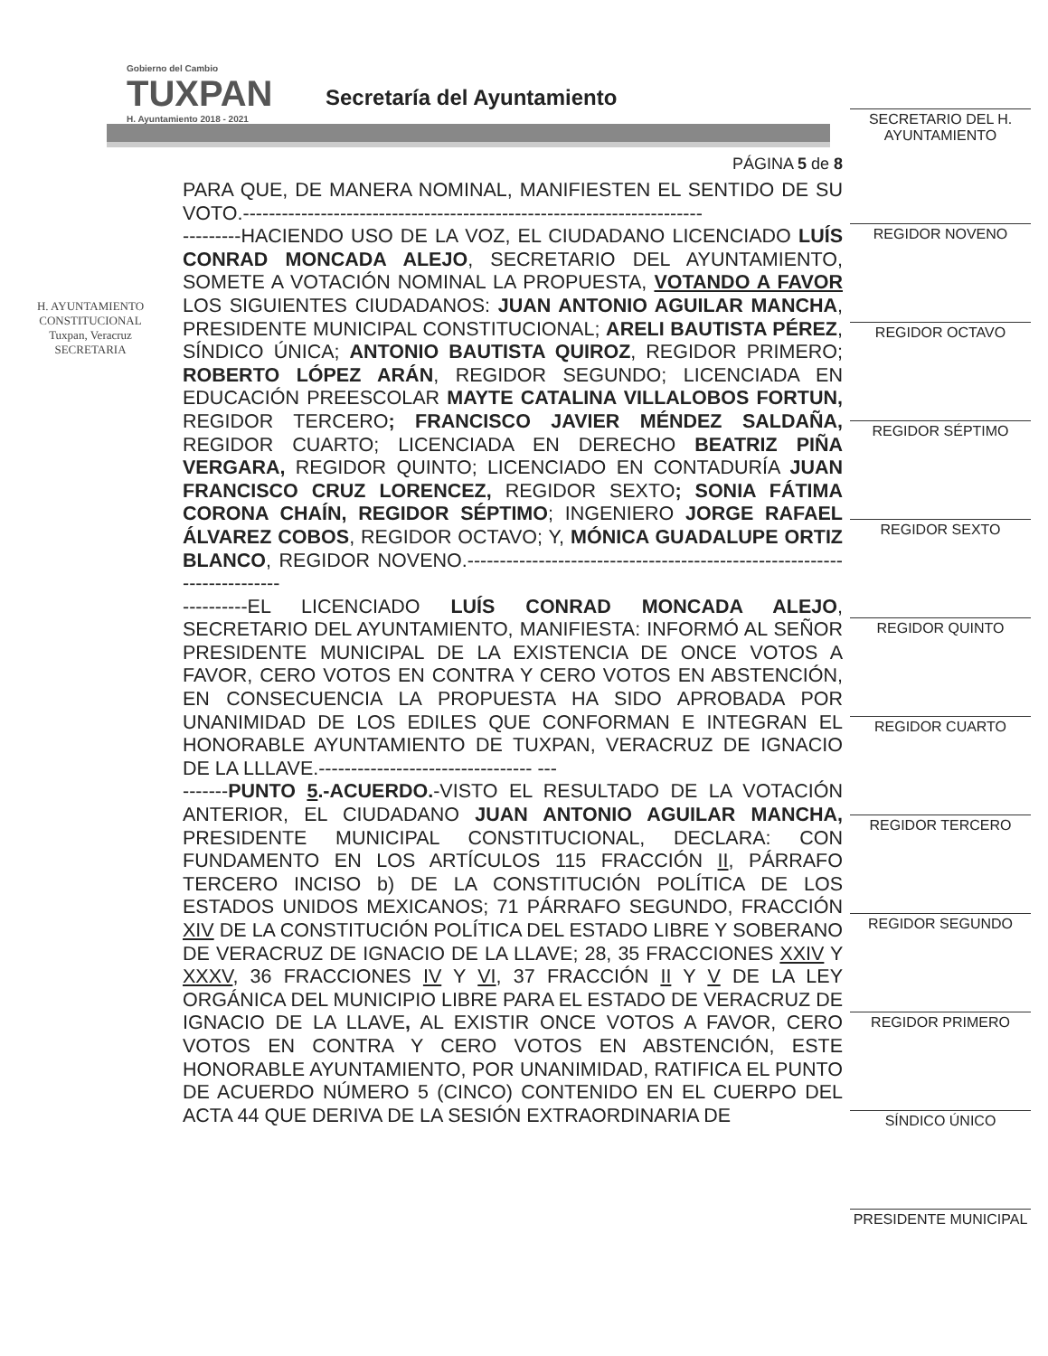Gobierno del Cambio
TUXPAN
H. Ayuntamiento 2018 - 2021
Secretaría del Ayuntamiento
SECRETARIO DEL H. AYUNTAMIENTO
REGIDOR NOVENO
REGIDOR OCTAVO
REGIDOR SÉPTIMO
REGIDOR SEXTO
REGIDOR QUINTO
REGIDOR CUARTO
REGIDOR TERCERO
REGIDOR SEGUNDO
REGIDOR PRIMERO
SÍNDICO ÚNICO
PRESIDENTE MUNICIPAL
H. AYUNTAMIENTO
CONSTITUCIONAL
Tuxpan, Veracruz
SECRETARIA
PÁGINA 5 de 8
PARA QUE, DE MANERA NOMINAL, MANIFIESTEN EL SENTIDO DE SU VOTO.-----------------------------------------------------------------------
---------HACIENDO USO DE LA VOZ, EL CIUDADANO LICENCIADO LUÍS CONRAD MONCADA ALEJO, SECRETARIO DEL AYUNTAMIENTO, SOMETE A VOTACIÓN NOMINAL LA PROPUESTA, VOTANDO A FAVOR LOS SIGUIENTES CIUDADANOS: JUAN ANTONIO AGUILAR MANCHA, PRESIDENTE MUNICIPAL CONSTITUCIONAL; ARELI BAUTISTA PÉREZ, SÍNDICO ÚNICA; ANTONIO BAUTISTA QUIROZ, REGIDOR PRIMERO; ROBERTO LÓPEZ ARÁN, REGIDOR SEGUNDO; LICENCIADA EN EDUCACIÓN PREESCOLAR MAYTE CATALINA VILLALOBOS FORTUN, REGIDOR TERCERO; FRANCISCO JAVIER MÉNDEZ SALDAÑA, REGIDOR CUARTO; LICENCIADA EN DERECHO BEATRIZ PIÑA VERGARA, REGIDOR QUINTO; LICENCIADO EN CONTADURÍA JUAN FRANCISCO CRUZ LORENCEZ, REGIDOR SEXTO; SONIA FÁTIMA CORONA CHAÍN, REGIDOR SÉPTIMO; INGENIERO JORGE RAFAEL ÁLVAREZ COBOS, REGIDOR OCTAVO; Y, MÓNICA GUADALUPE ORTIZ BLANCO, REGIDOR NOVENO.-------------------------------------------------------------------------
----------EL LICENCIADO LUÍS CONRAD MONCADA ALEJO, SECRETARIO DEL AYUNTAMIENTO, MANIFIESTA: INFORMÓ AL SEÑOR PRESIDENTE MUNICIPAL DE LA EXISTENCIA DE ONCE VOTOS A FAVOR, CERO VOTOS EN CONTRA Y CERO VOTOS EN ABSTENCIÓN, EN CONSECUENCIA LA PROPUESTA HA SIDO APROBADA POR UNANIMIDAD DE LOS EDILES QUE CONFORMAN E INTEGRAN EL HONORABLE AYUNTAMIENTO DE TUXPAN, VERACRUZ DE IGNACIO DE LA LLLAVE.--------------------------------- ---
-------PUNTO 5.-ACUERDO.-VISTO EL RESULTADO DE LA VOTACIÓN ANTERIOR, EL CIUDADANO JUAN ANTONIO AGUILAR MANCHA, PRESIDENTE MUNICIPAL CONSTITUCIONAL, DECLARA: CON FUNDAMENTO EN LOS ARTÍCULOS 115 FRACCIÓN II, PÁRRAFO TERCERO INCISO b) DE LA CONSTITUCIÓN POLÍTICA DE LOS ESTADOS UNIDOS MEXICANOS; 71 PÁRRAFO SEGUNDO, FRACCIÓN XIV DE LA CONSTITUCIÓN POLÍTICA DEL ESTADO LIBRE Y SOBERANO DE VERACRUZ DE IGNACIO DE LA LLAVE; 28, 35 FRACCIONES XXIV Y XXXV, 36 FRACCIONES IV Y VI, 37 FRACCIÓN II Y V DE LA LEY ORGÁNICA DEL MUNICIPIO LIBRE PARA EL ESTADO DE VERACRUZ DE IGNACIO DE LA LLAVE, AL EXISTIR ONCE VOTOS A FAVOR, CERO VOTOS EN CONTRA Y CERO VOTOS EN ABSTENCIÓN, ESTE HONORABLE AYUNTAMIENTO, POR UNANIMIDAD, RATIFICA EL PUNTO DE ACUERDO NÚMERO 5 (CINCO) CONTENIDO EN EL CUERPO DEL ACTA 44 QUE DERIVA DE LA SESIÓN EXTRAORDINARIA DE